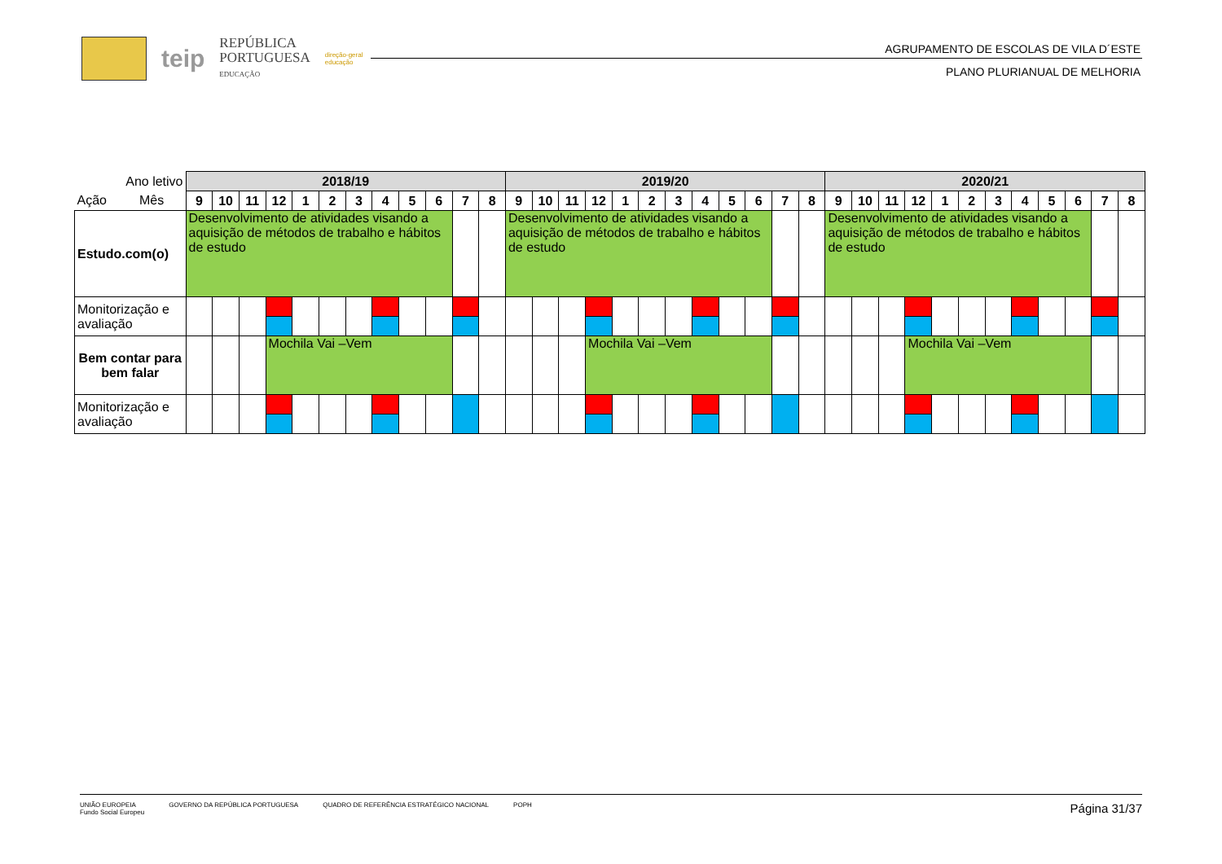teip
REPÚBLICA
PORTUGUESA
EDUCAÇÃO
direção-geral
educação
AGRUPAMENTO DE ESCOLAS DE VILA D´ESTE
PLANO PLURIANUAL DE MELHORIA
| Ano letivo | 2018/19 | | | | | | | | | | | | 2019/20 | | | | | | | | | | | | 2020/21 | | | | | | | | | | | |
| Ação Mês | 9 | 10 | 11 | 12 | 1 | 2 | 3 | 4 | 5 | 6 | 7 | 8 | 9 | 10 | 11 | 12 | 1 | 2 | 3 | 4 | 5 | 6 | 7 | 8 | 9 | 10 | 11 | 12 | 1 | 2 | 3 | 4 | 5 | 6 | 7 | 8 |
| Estudo.com(o) | Desenvolvimento de atividades visando a aquisição de métodos de trabalho e hábitos de estudo | | | | | | | | | | | | Desenvolvimento de atividades visando a aquisição de métodos de trabalho e hábitos de estudo | | | | | | | | | | | | Desenvolvimento de atividades visando a aquisição de métodos de trabalho e hábitos de estudo | | | | | | | | | | | |
| Monitorização e avaliação | | | | | | | | | | | | | | | | | | | | | | | | | | | | | | | | | | | | |
| Bem contar para bem falar | | | | Mochila Vai –Vem | | | | | | | | | | | | Mochila Vai –Vem | | | | | | | | | | | | Mochila Vai –Vem | | | | | | | | |
| Monitorização e avaliação | | | | | | | | | | | | | | | | | | | | | | | | | | | | | | | | | | | | |
UNIÃO EUROPEIA
Fundo Social Europeu GOVERNO DA REPÚBLICA PORTUGUESA QUADRO DE REFERÊNCIA ESTRATÉGICO NACIONAL POPH
Página 31/37